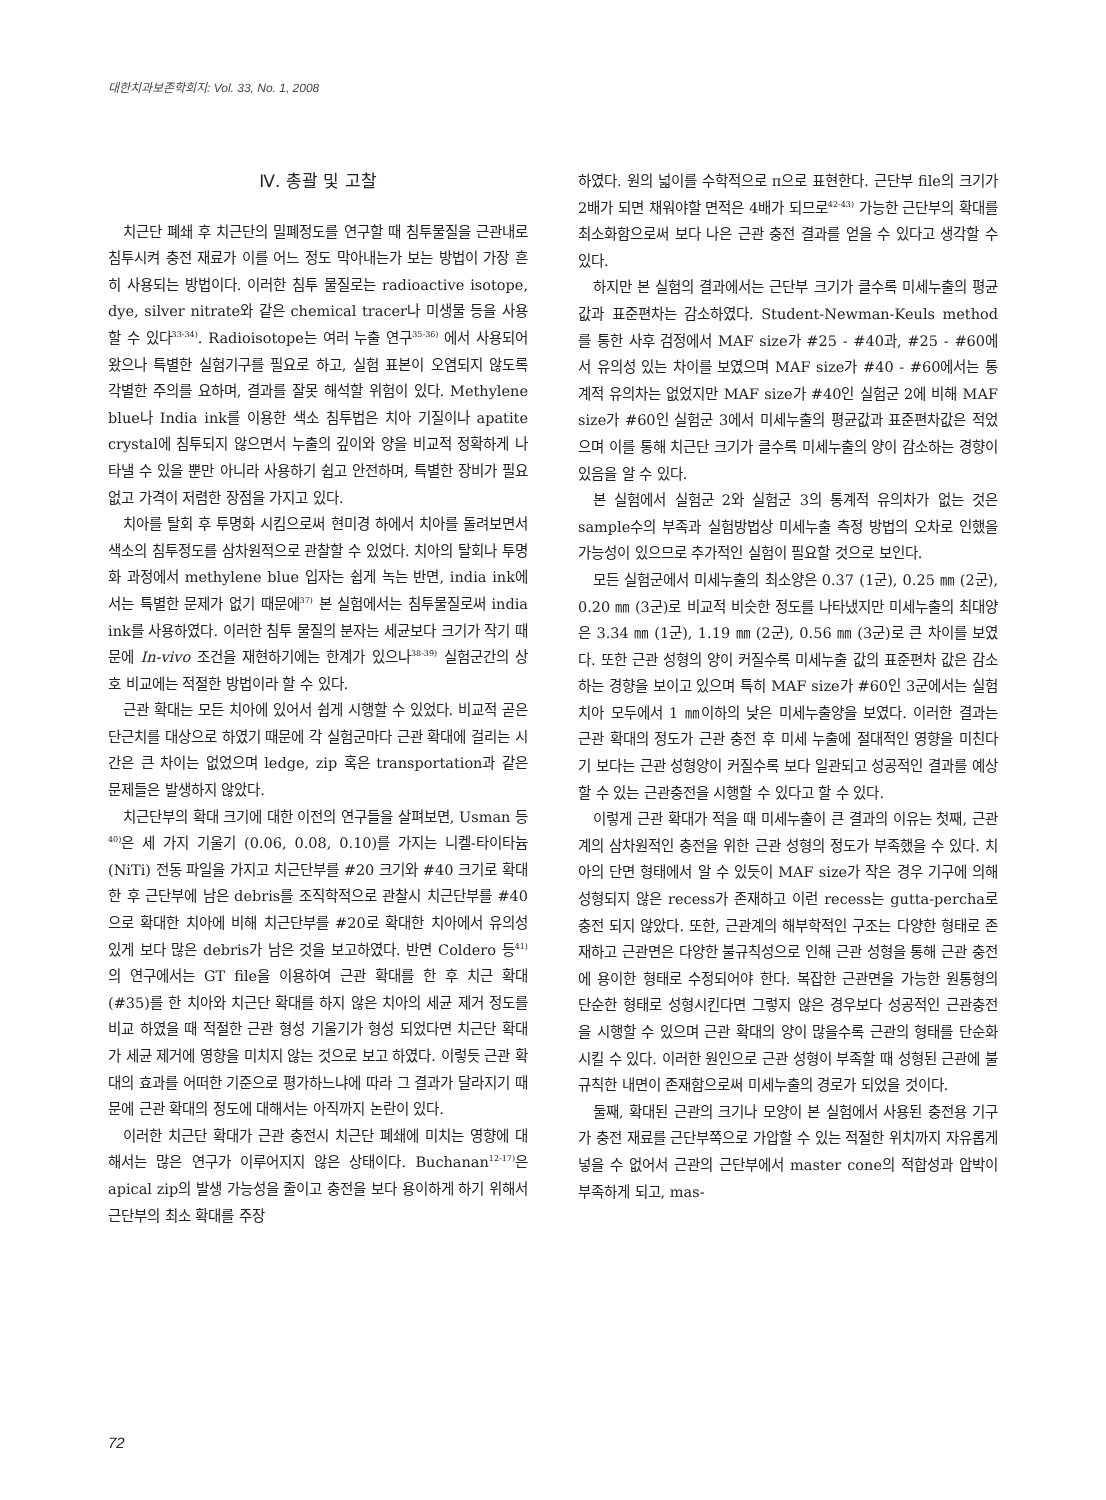대한치과보존학회지: Vol. 33, No. 1, 2008
Ⅳ. 총괄 및 고찰
치근단 폐쇄 후 치근단의 밀폐정도를 연구할 때 침투물질을 근관내로 침투시켜 충전 재료가 이를 어느 정도 막아내는가 보는 방법이 가장 흔히 사용되는 방법이다. 이러한 침투 물질로는 radioactive isotope, dye, silver nitrate와 같은 chemical tracer나 미생물 등을 사용할 수 있다<sup>33-34)</sup>. Radioisotope는 여러 누출 연구<sup>35-36)</sup> 에서 사용되어 왔으나 특별한 실험기구를 필요로 하고, 실험 표본이 오염되지 않도록 각별한 주의를 요하며, 결과를 잘못 해석할 위험이 있다. Methylene blue나 India ink를 이용한 색소 침투법은 치아 기질이나 apatite crystal에 침투되지 않으면서 누출의 깊이와 양을 비교적 정확하게 나타낼 수 있을 뿐만 아니라 사용하기 쉽고 안전하며, 특별한 장비가 필요 없고 가격이 저렴한 장점을 가지고 있다.
치아를 탈회 후 투명화 시킴으로써 현미경 하에서 치아를 돌려보면서 색소의 침투정도를 삼차원적으로 관찰할 수 있었다. 치아의 탈회나 투명화 과정에서 methylene blue 입자는 쉽게 녹는 반면, india ink에서는 특별한 문제가 없기 때문에<sup>37)</sup> 본 실험에서는 침투물질로써 india ink를 사용하였다. 이러한 침투 물질의 분자는 세균보다 크기가 작기 때문에 In-vivo 조건을 재현하기에는 한계가 있으나<sup>38-39)</sup> 실험군간의 상호 비교에는 적절한 방법이라 할 수 있다.
근관 확대는 모든 치아에 있어서 쉽게 시행할 수 있었다. 비교적 곧은 단근치를 대상으로 하였기 때문에 각 실험군마다 근관 확대에 걸리는 시간은 큰 차이는 없었으며 ledge, zip 혹은 transportation과 같은 문제들은 발생하지 않았다.
치근단부의 확대 크기에 대한 이전의 연구들을 살펴보면, Usman 등<sup>40)</sup>은 세 가지 기울기 (0.06, 0.08, 0.10)를 가지는 니켈-타이타늄 (NiTi) 전동 파일을 가지고 치근단부를 #20 크기와 #40 크기로 확대한 후 근단부에 남은 debris를 조직학적으로 관찰시 치근단부를 #40으로 확대한 치아에 비해 치근단부를 #20로 확대한 치아에서 유의성 있게 보다 많은 debris가 남은 것을 보고하였다. 반면 Coldero 등<sup>41)</sup>의 연구에서는 GT file을 이용하여 근관 확대를 한 후 치근 확대 (#35)를 한 치아와 치근단 확대를 하지 않은 치아의 세균 제거 정도를 비교 하였을 때 적절한 근관 형성 기울기가 형성 되었다면 치근단 확대가 세균 제거에 영향을 미치지 않는 것으로 보고 하였다. 이렇듯 근관 확대의 효과를 어떠한 기준으로 평가하느냐에 따라 그 결과가 달라지기 때문에 근관 확대의 정도에 대해서는 아직까지 논란이 있다.
이러한 치근단 확대가 근관 충전시 치근단 폐쇄에 미치는 영향에 대해서는 많은 연구가 이루어지지 않은 상태이다. Buchanan<sup>12-17)</sup>은 apical zip의 발생 가능성을 줄이고 충전을 보다 용이하게 하기 위해서 근단부의 최소 확대를 주장
하였다. 원의 넓이를 수학적으로 π으로 표현한다. 근단부 file의 크기가 2배가 되면 채워야할 면적은 4배가 되므로<sup>42-43)</sup> 가능한 근단부의 확대를 최소화함으로써 보다 나은 근관 충전 결과를 얻을 수 있다고 생각할 수 있다.
하지만 본 실험의 결과에서는 근단부 크기가 클수록 미세누출의 평균값과 표준편차는 감소하였다. Student-Newman-Keuls method를 통한 사후 검정에서 MAF size가 #25 - #40과, #25 - #60에서 유의성 있는 차이를 보였으며 MAF size가 #40 - #60에서는 통계적 유의차는 없었지만 MAF size가 #40인 실험군 2에 비해 MAF size가 #60인 실험군 3에서 미세누출의 평균값과 표준편차값은 적었으며 이를 통해 치근단 크기가 클수록 미세누출의 양이 감소하는 경향이 있음을 알 수 있다.
본 실험에서 실험군 2와 실험군 3의 통계적 유의차가 없는 것은 sample수의 부족과 실험방법상 미세누출 측정 방법의 오차로 인했을 가능성이 있으므로 추가적인 실험이 필요할 것으로 보인다.
모든 실험군에서 미세누출의 최소양은 0.37 (1군), 0.25 ㎜ (2군), 0.20 ㎜ (3군)로 비교적 비슷한 정도를 나타냈지만 미세누출의 최대양은 3.34 ㎜ (1군), 1.19 ㎜ (2군), 0.56 ㎜ (3군)로 큰 차이를 보였다. 또한 근관 성형의 양이 커질수록 미세누출 값의 표준편차 값은 감소하는 경향을 보이고 있으며 특히 MAF size가 #60인 3군에서는 실험 치아 모두에서 1 ㎜이하의 낮은 미세누출양을 보였다. 이러한 결과는 근관 확대의 정도가 근관 충전 후 미세 누출에 절대적인 영향을 미친다기 보다는 근관 성형양이 커질수록 보다 일관되고 성공적인 결과를 예상할 수 있는 근관충전을 시행할 수 있다고 할 수 있다.
이렇게 근관 확대가 적을 때 미세누출이 큰 결과의 이유는 첫째, 근관계의 삼차원적인 충전을 위한 근관 성형의 정도가 부족했을 수 있다. 치아의 단면 형태에서 알 수 있듯이 MAF size가 작은 경우 기구에 의해 성형되지 않은 recess가 존재하고 이런 recess는 gutta-percha로 충전 되지 않았다. 또한, 근관계의 해부학적인 구조는 다양한 형태로 존재하고 근관면은 다양한 불규칙성으로 인해 근관 성형을 통해 근관 충전에 용이한 형태로 수정되어야 한다. 복잡한 근관면을 가능한 원통형의 단순한 형태로 성형시킨다면 그렇지 않은 경우보다 성공적인 근관충전을 시행할 수 있으며 근관 확대의 양이 많을수록 근관의 형태를 단순화 시킬 수 있다. 이러한 원인으로 근관 성형이 부족할 때 성형된 근관에 불규칙한 내면이 존재함으로써 미세누출의 경로가 되었을 것이다.
둘째, 확대된 근관의 크기나 모양이 본 실험에서 사용된 충전용 기구가 충전 재료를 근단부쪽으로 가압할 수 있는 적절한 위치까지 자유롭게 넣을 수 없어서 근관의 근단부에서 master cone의 적합성과 압박이 부족하게 되고, mas-
72